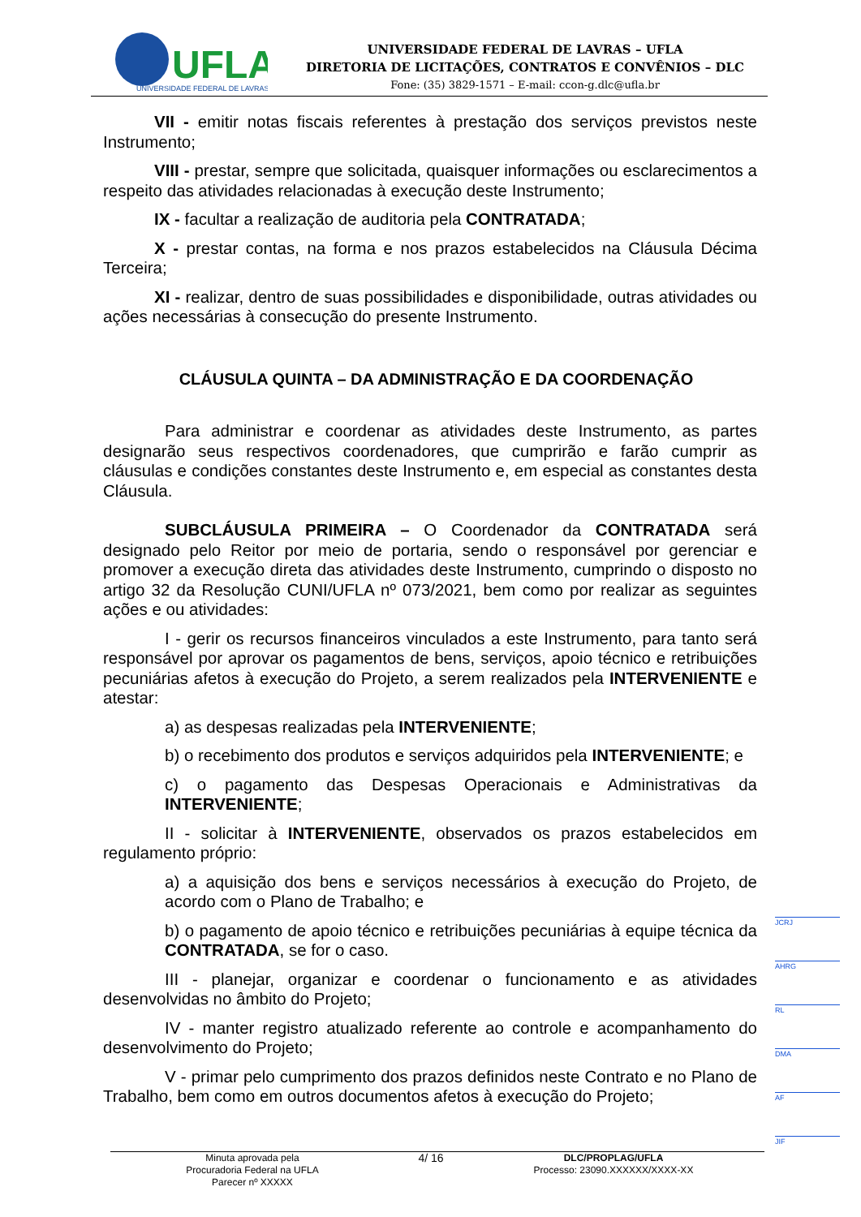UFLA
UNIVERSIDADE FEDERAL DE LAVRAS
UNIVERSIDADE FEDERAL DE LAVRAS – UFLA
DIRETORIA DE LICITAÇÕES, CONTRATOS E CONVÊNIOS – DLC
Fone: (35) 3829-1571 – E-mail: ccon-g.dlc@ufla.br
VII - emitir notas fiscais referentes à prestação dos serviços previstos neste Instrumento;
VIII - prestar, sempre que solicitada, quaisquer informações ou esclarecimentos a respeito das atividades relacionadas à execução deste Instrumento;
IX - facultar a realização de auditoria pela CONTRATADA;
X - prestar contas, na forma e nos prazos estabelecidos na Cláusula Décima Terceira;
XI - realizar, dentro de suas possibilidades e disponibilidade, outras atividades ou ações necessárias à consecução do presente Instrumento.
CLÁUSULA QUINTA – DA ADMINISTRAÇÃO E DA COORDENAÇÃO
Para administrar e coordenar as atividades deste Instrumento, as partes designarão seus respectivos coordenadores, que cumprirão e farão cumprir as cláusulas e condições constantes deste Instrumento e, em especial as constantes desta Cláusula.
SUBCLÁUSULA PRIMEIRA – O Coordenador da CONTRATADA será designado pelo Reitor por meio de portaria, sendo o responsável por gerenciar e promover a execução direta das atividades deste Instrumento, cumprindo o disposto no artigo 32 da Resolução CUNI/UFLA nº 073/2021, bem como por realizar as seguintes ações e ou atividades:
I - gerir os recursos financeiros vinculados a este Instrumento, para tanto será responsável por aprovar os pagamentos de bens, serviços, apoio técnico e retribuições pecuniárias afetos à execução do Projeto, a serem realizados pela INTERVENIENTE e atestar:
a) as despesas realizadas pela INTERVENIENTE;
b) o recebimento dos produtos e serviços adquiridos pela INTERVENIENTE; e
c) o pagamento das Despesas Operacionais e Administrativas da INTERVENIENTE;
II - solicitar à INTERVENIENTE, observados os prazos estabelecidos em regulamento próprio:
a) a aquisição dos bens e serviços necessários à execução do Projeto, de acordo com o Plano de Trabalho; e
b) o pagamento de apoio técnico e retribuições pecuniárias à equipe técnica da CONTRATADA, se for o caso.
III - planejar, organizar e coordenar o funcionamento e as atividades desenvolvidas no âmbito do Projeto;
IV - manter registro atualizado referente ao controle e acompanhamento do desenvolvimento do Projeto;
V - primar pelo cumprimento dos prazos definidos neste Contrato e no Plano de Trabalho, bem como em outros documentos afetos à execução do Projeto;
JCRJ
AHRG
RL
DMA
AF
JIF
Minuta aprovada pela
Procuradoria Federal na UFLA
Parecer nº XXXXX
4/ 16
DLC/PROPLAG/UFLA
Processo: 23090.XXXXXX/XXXX-XX